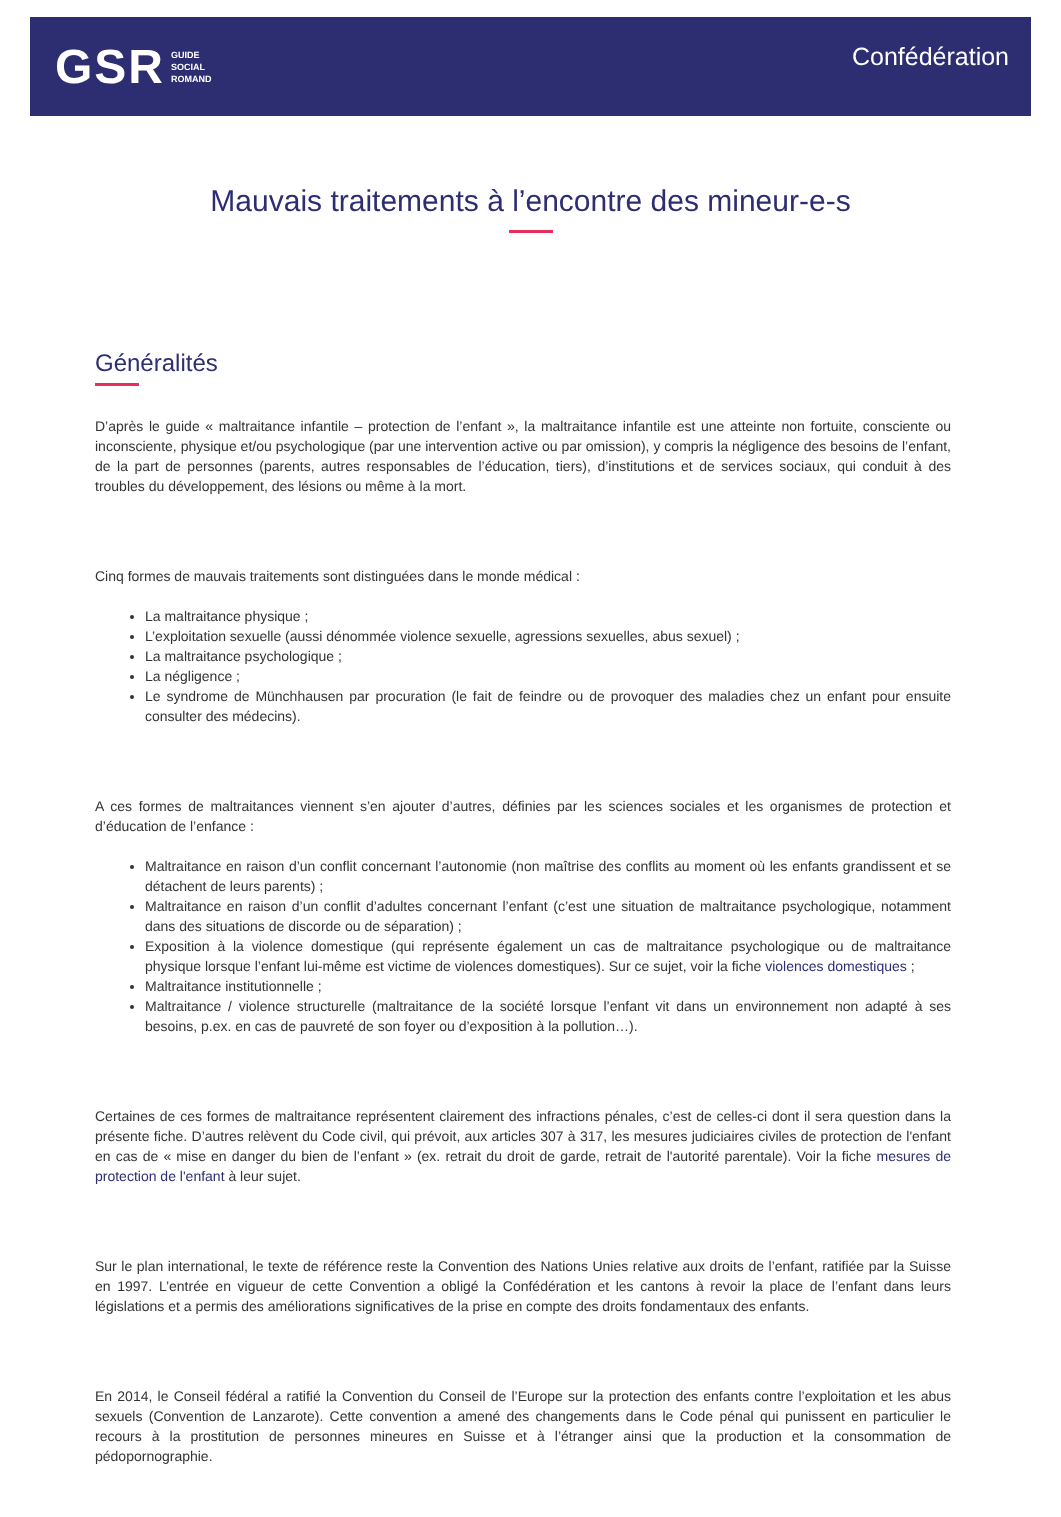GSR GUIDE
SOCIAL
ROMAND
Confédération
Mauvais traitements à l’encontre des mineur-e-s
Généralités
D’après le guide « maltraitance infantile – protection de l’enfant », la maltraitance infantile est une atteinte non fortuite, consciente ou inconsciente, physique et/ou psychologique (par une intervention active ou par omission), y compris la négligence des besoins de l’enfant, de la part de personnes (parents, autres responsables de l’éducation, tiers), d’institutions et de services sociaux, qui conduit à des troubles du développement, des lésions ou même à la mort.
Cinq formes de mauvais traitements sont distinguées dans le monde médical :
La maltraitance physique ;
L’exploitation sexuelle (aussi dénommée violence sexuelle, agressions sexuelles, abus sexuel) ;
La maltraitance psychologique ;
La négligence ;
Le syndrome de Münchhausen par procuration (le fait de feindre ou de provoquer des maladies chez un enfant pour ensuite consulter des médecins).
A ces formes de maltraitances viennent s’en ajouter d’autres, définies par les sciences sociales et les organismes de protection et d’éducation de l’enfance :
Maltraitance en raison d’un conflit concernant l’autonomie (non maîtrise des conflits au moment où les enfants grandissent et se détachent de leurs parents) ;
Maltraitance en raison d’un conflit d’adultes concernant l’enfant (c’est une situation de maltraitance psychologique, notamment dans des situations de discorde ou de séparation) ;
Exposition à la violence domestique (qui représente également un cas de maltraitance psychologique ou de maltraitance physique lorsque l’enfant lui-même est victime de violences domestiques). Sur ce sujet, voir la fiche violences domestiques ;
Maltraitance institutionnelle ;
Maltraitance / violence structurelle (maltraitance de la société lorsque l’enfant vit dans un environnement non adapté à ses besoins, p.ex. en cas de pauvreté de son foyer ou d’exposition à la pollution…).
Certaines de ces formes de maltraitance représentent clairement des infractions pénales, c’est de celles-ci dont il sera question dans la présente fiche. D’autres relèvent du Code civil, qui prévoit, aux articles 307 à 317, les mesures judiciaires civiles de protection de l'enfant en cas de « mise en danger du bien de l’enfant » (ex. retrait du droit de garde, retrait de l'autorité parentale). Voir la fiche mesures de protection de l'enfant à leur sujet.
Sur le plan international, le texte de référence reste la Convention des Nations Unies relative aux droits de l’enfant, ratifiée par la Suisse en 1997. L’entrée en vigueur de cette Convention a obligé la Confédération et les cantons à revoir la place de l’enfant dans leurs législations et a permis des améliorations significatives de la prise en compte des droits fondamentaux des enfants.
En 2014, le Conseil fédéral a ratifié la Convention du Conseil de l’Europe sur la protection des enfants contre l’exploitation et les abus sexuels (Convention de Lanzarote). Cette convention a amené des changements dans le Code pénal qui punissent en particulier le recours à la prostitution de personnes mineures en Suisse et à l’étranger ainsi que la production et la consommation de pédopornographie.